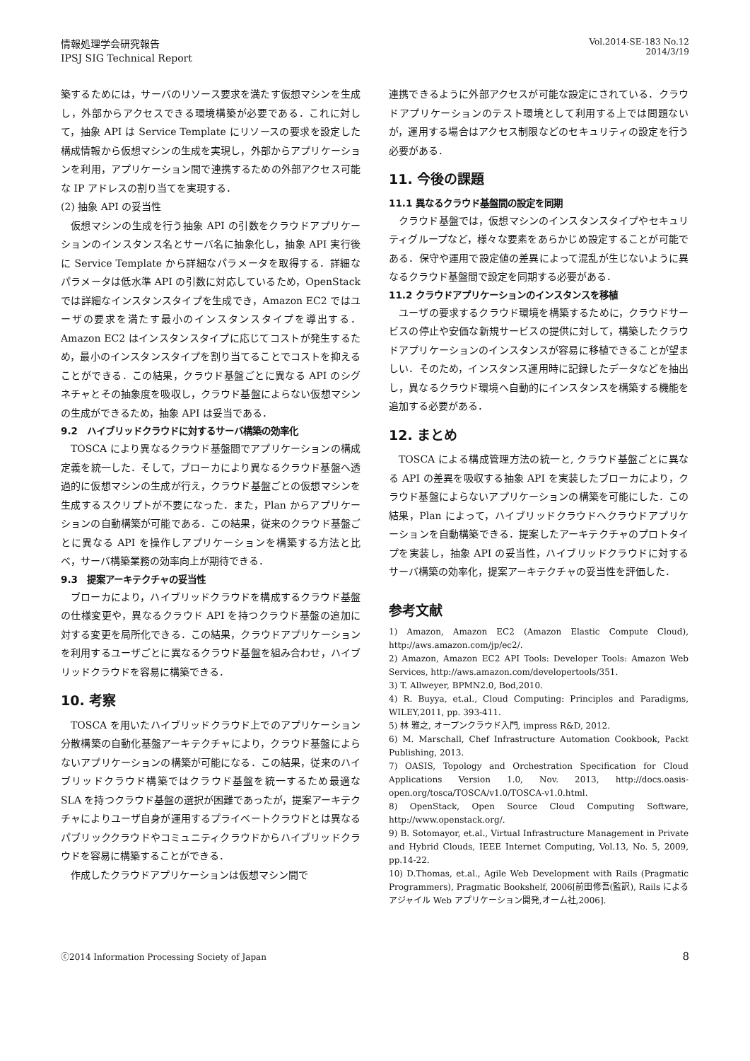情報処理学会研究報告
IPSJ SIG Technical Report
Vol.2014-SE-183 No.12
2014/3/19
築するためには，サーバのリソース要求を満たす仮想マシンを生成し，外部からアクセスできる環境構築が必要である．これに対して，抽象 API は Service Template にリソースの要求を設定した構成情報から仮想マシンの生成を実現し，外部からアプリケーションを利用，アプリケーション間で連携するための外部アクセス可能な IP アドレスの割り当てを実現する．
(2) 抽象 API の妥当性
仮想マシンの生成を行う抽象 API の引数をクラウドアプリケーションのインスタンス名とサーバ名に抽象化し，抽象 API 実行後に Service Template から詳細なパラメータを取得する．詳細なパラメータは低水準 API の引数に対応しているため，OpenStack では詳細なインスタンスタイプを生成でき，Amazon EC2 ではユーザの要求を満たす最小のインスタンスタイプを導出する．Amazon EC2 はインスタンスタイプに応じてコストが発生するため，最小のインスタンスタイプを割り当てることでコストを抑えることができる．この結果，クラウド基盤ごとに異なる API のシグネチャとその抽象度を吸収し，クラウド基盤によらない仮想マシンの生成ができるため，抽象 API は妥当である．
9.2　ハイブリッドクラウドに対するサーバ構築の効率化
TOSCA により異なるクラウド基盤間でアプリケーションの構成定義を統一した．そして，ブローカにより異なるクラウド基盤へ透過的に仮想マシンの生成が行え，クラウド基盤ごとの仮想マシンを生成するスクリプトが不要になった．また，Plan からアプリケーションの自動構築が可能である．この結果，従来のクラウド基盤ごとに異なる API を操作しアプリケーションを構築する方法と比べ，サーバ構築業務の効率向上が期待できる．
9.3　提案アーキテクチャの妥当性
ブローカにより，ハイブリッドクラウドを構成するクラウド基盤の仕様変更や，異なるクラウド API を持つクラウド基盤の追加に対する変更を局所化できる．この結果，クラウドアプリケーションを利用するユーザごとに異なるクラウド基盤を組み合わせ，ハイブリッドクラウドを容易に構築できる．
10. 考察
TOSCA を用いたハイブリッドクラウド上でのアプリケーション分散構築の自動化基盤アーキテクチャにより，クラウド基盤によらないアプリケーションの構築が可能になる．この結果，従来のハイブリッドクラウド構築ではクラウド基盤を統一するため最適な SLA を持つクラウド基盤の選択が困難であったが，提案アーキテクチャによりユーザ自身が運用するプライベートクラウドとは異なるパブリッククラウドやコミュニティクラウドからハイブリッドクラウドを容易に構築することができる．
作成したクラウドアプリケーションは仮想マシン間で
連携できるように外部アクセスが可能な設定にされている．クラウドアプリケーションのテスト環境として利用する上では問題ないが，運用する場合はアクセス制限などのセキュリティの設定を行う必要がある．
11. 今後の課題
11.1 異なるクラウド基盤間の設定を同期
クラウド基盤では，仮想マシンのインスタンスタイプやセキュリティグループなど，様々な要素をあらかじめ設定することが可能である．保守や運用で設定値の差異によって混乱が生じないように異なるクラウド基盤間で設定を同期する必要がある．
11.2 クラウドアプリケーションのインスタンスを移植
ユーザの要求するクラウド環境を構築するために，クラウドサービスの停止や安価な新規サービスの提供に対して，構築したクラウドアプリケーションのインスタンスが容易に移植できることが望ましい．そのため，インスタンス運用時に記録したデータなどを抽出し，異なるクラウド環境へ自動的にインスタンスを構築する機能を追加する必要がある．
12. まとめ
TOSCA による構成管理方法の統一と, クラウド基盤ごとに異なる API の差異を吸収する抽象 API を実装したブローカにより，クラウド基盤によらないアプリケーションの構築を可能にした．この結果，Plan によって，ハイブリッドクラウドへクラウドアプリケーションを自動構築できる．提案したアーキテクチャのプロトタイプを実装し，抽象 API の妥当性，ハイブリッドクラウドに対するサーバ構築の効率化，提案アーキテクチャの妥当性を評価した．
参考文献
1) Amazon, Amazon EC2 (Amazon Elastic Compute Cloud), http://aws.amazon.com/jp/ec2/.
2) Amazon, Amazon EC2 API Tools: Developer Tools: Amazon Web Services, http://aws.amazon.com/developertools/351.
3) T. Allweyer, BPMN2.0, Bod,2010.
4) R. Buyya, et.al., Cloud Computing: Principles and Paradigms, WILEY,2011, pp. 393-411.
5) 林 雅之, オープンクラウド入門, impress R&D, 2012.
6) M. Marschall, Chef Infrastructure Automation Cookbook, Packt Publishing, 2013.
7) OASIS, Topology and Orchestration Specification for Cloud Applications Version 1.0, Nov. 2013, http://docs.oasis-open.org/tosca/TOSCA/v1.0/TOSCA-v1.0.html.
8) OpenStack, Open Source Cloud Computing Software, http://www.openstack.org/.
9) B. Sotomayor, et.al., Virtual Infrastructure Management in Private and Hybrid Clouds, IEEE Internet Computing, Vol.13, No. 5, 2009, pp.14-22.
10) D.Thomas, et.al., Agile Web Development with Rails (Pragmatic Programmers), Pragmatic Bookshelf, 2006[前田修吾(監訳), Rails によるアジャイル Web アプリケーション開発,オーム社,2006].
ⓒ2014 Information Processing Society of Japan 8